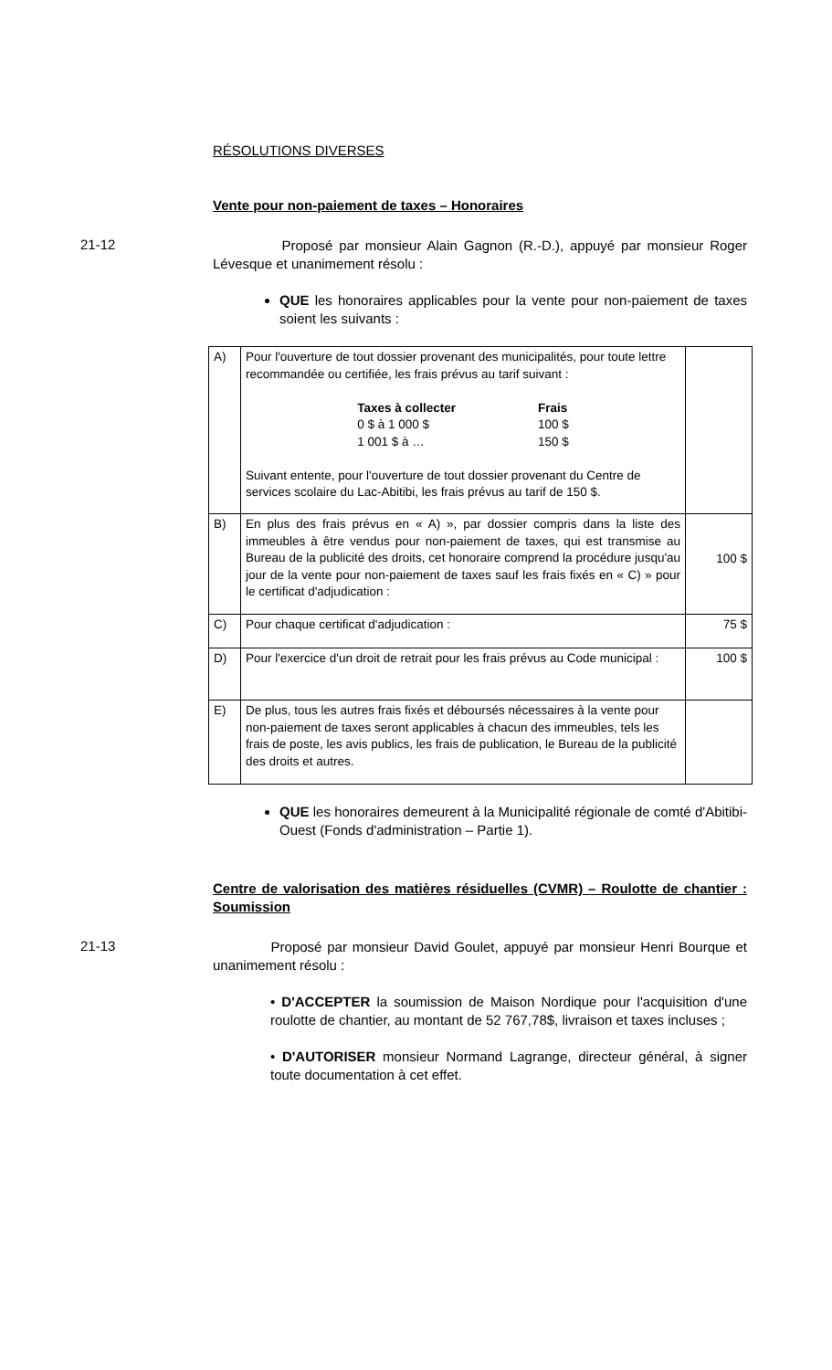RÉSOLUTIONS DIVERSES
Vente pour non-paiement de taxes – Honoraires
21-12
Proposé par monsieur Alain Gagnon (R.-D.), appuyé par monsieur Roger Lévesque et unanimement résolu :
QUE les honoraires applicables pour la vente pour non-paiement de taxes soient les suivants :
| A) | Pour l'ouverture de tout dossier provenant des municipalités, pour toute lettre recommandée ou certifiée, les frais prévus au tarif suivant : / Taxes à collecter / Frais / / 0 $ à 1 000 $ / 100 $ / / 1 001 $ à … / 150 $ / Suivant entente, pour l'ouverture de tout dossier provenant du Centre de services scolaire du Lac-Abitibi, les frais prévus au tarif de 150 $. | |
| B) | En plus des frais prévus en « A) », par dossier compris dans la liste des immeubles à être vendus pour non-paiement de taxes, qui est transmise au Bureau de la publicité des droits, cet honoraire comprend la procédure jusqu'au jour de la vente pour non-paiement de taxes sauf les frais fixés en « C) » pour le certificat d'adjudication : | 100 $ |
| C) | Pour chaque certificat d'adjudication : | 75 $ |
| D) | Pour l'exercice d'un droit de retrait pour les frais prévus au Code municipal : | 100 $ |
| E) | De plus, tous les autres frais fixés et déboursés nécessaires à la vente pour non-paiement de taxes seront applicables à chacun des immeubles, tels les frais de poste, les avis publics, les frais de publication, le Bureau de la publicité des droits et autres. | |
QUE les honoraires demeurent à la Municipalité régionale de comté d'Abitibi-Ouest (Fonds d'administration – Partie 1).
Centre de valorisation des matières résiduelles (CVMR) – Roulotte de chantier : Soumission
21-13
Proposé par monsieur David Goulet, appuyé par monsieur Henri Bourque et unanimement résolu :
• D'ACCEPTER la soumission de Maison Nordique pour l'acquisition d'une roulotte de chantier, au montant de 52 767,78$, livraison et taxes incluses ;
• D'AUTORISER monsieur Normand Lagrange, directeur général, à signer toute documentation à cet effet.